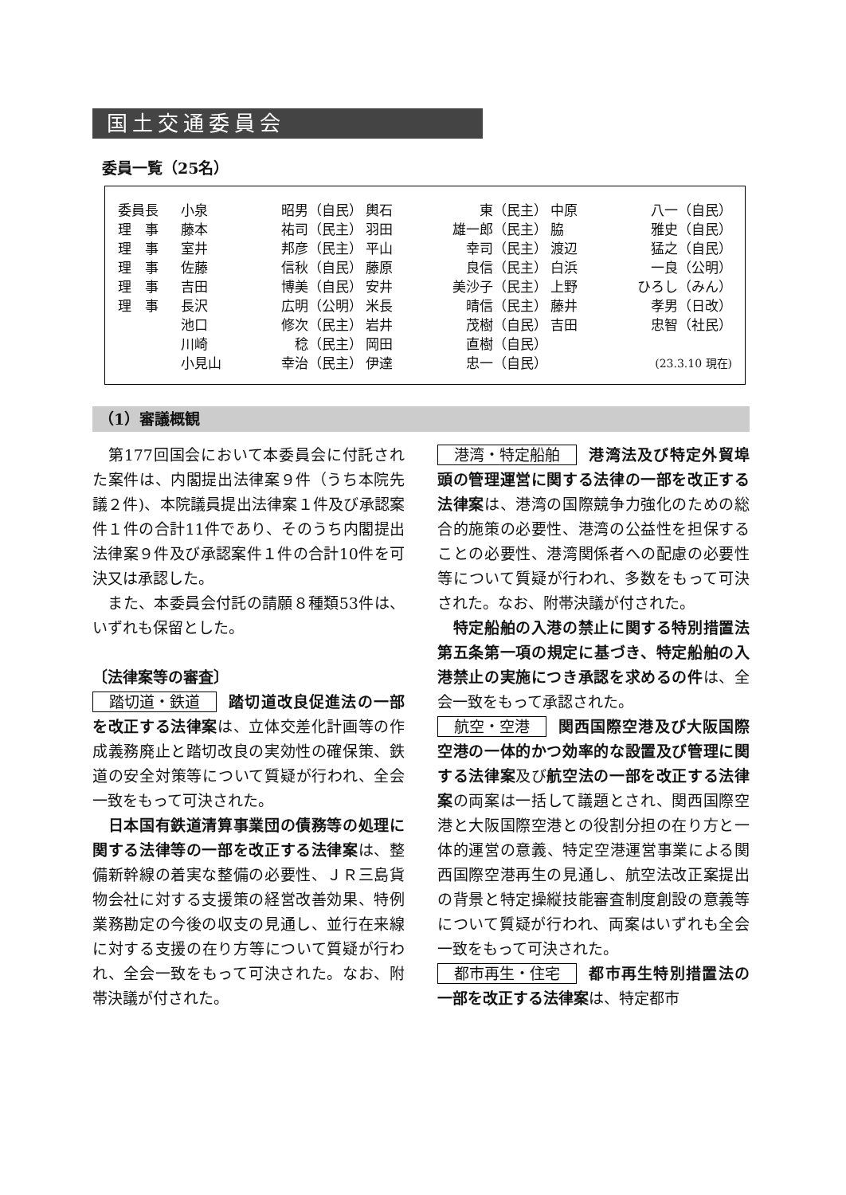国土交通委員会
委員一覧（25名）
| 委員長 | 小泉 | 昭男（自民） | 輿石 | 東（民主） | 中原 | 八一（自民） |
| 理 事 | 藤本 | 祐司（民主） | 羽田 | 雄一郎（民主） | 脇 | 雅史（自民） |
| 理 事 | 室井 | 邦彦（民主） | 平山 | 幸司（民主） | 渡辺 | 猛之（自民） |
| 理 事 | 佐藤 | 信秋（自民） | 藤原 | 良信（民主） | 白浜 | 一良（公明） |
| 理 事 | 吉田 | 博美（自民） | 安井 | 美沙子（民主） | 上野 | ひろし（みん） |
| 理 事 | 長沢 | 広明（公明） | 米長 | 晴信（民主） | 藤井 | 孝男（日改） |
| | 池口 | 修次（民主） | 岩井 | 茂樹（自民） | 吉田 | 忠智（社民） |
| | 川崎 | 稔（民主） | 岡田 | 直樹（自民） | | |
| | 小見山 | 幸治（民主） | 伊達 | 忠一（自民） | | (23.3.10 現在) |
（1）審議概観
　第177回国会において本委員会に付託された案件は、内閣提出法律案９件（うち本院先議２件)、本院議員提出法律案１件及び承認案件１件の合計11件であり、そのうち内閣提出法律案９件及び承認案件１件の合計10件を可決又は承認した。
　また、本委員会付託の請願８種類53件は、いずれも保留とした。
〔法律案等の審査〕
踏切道・鉄道 踏切道改良促進法の一部を改正する法律案は、立体交差化計画等の作成義務廃止と踏切改良の実効性の確保策、鉄道の安全対策等について質疑が行われ、全会一致をもって可決された。
　日本国有鉄道清算事業団の債務等の処理に関する法律等の一部を改正する法律案は、整備新幹線の着実な整備の必要性、ＪＲ三島貨物会社に対する支援策の経営改善効果、特例業務勘定の今後の収支の見通し、並行在来線に対する支援の在り方等について質疑が行われ、全会一致をもって可決された。なお、附帯決議が付された。
港湾・特定船舶 港湾法及び特定外貿埠頭の管理運営に関する法律の一部を改正する法律案は、港湾の国際競争力強化のための総合的施策の必要性、港湾の公益性を担保することの必要性、港湾関係者への配慮の必要性等について質疑が行われ、多数をもって可決された。なお、附帯決議が付された。
　特定船舶の入港の禁止に関する特別措置法第五条第一項の規定に基づき、特定船舶の入港禁止の実施につき承認を求めるの件は、全会一致をもって承認された。
航空・空港 関西国際空港及び大阪国際空港の一体的かつ効率的な設置及び管理に関する法律案及び航空法の一部を改正する法律案の両案は一括して議題とされ、関西国際空港と大阪国際空港との役割分担の在り方と一体的運営の意義、特定空港運営事業による関西国際空港再生の見通し、航空法改正案提出の背景と特定操縦技能審査制度創設の意義等について質疑が行われ、両案はいずれも全会一致をもって可決された。
都市再生・住宅 都市再生特別措置法の一部を改正する法律案は、特定都市